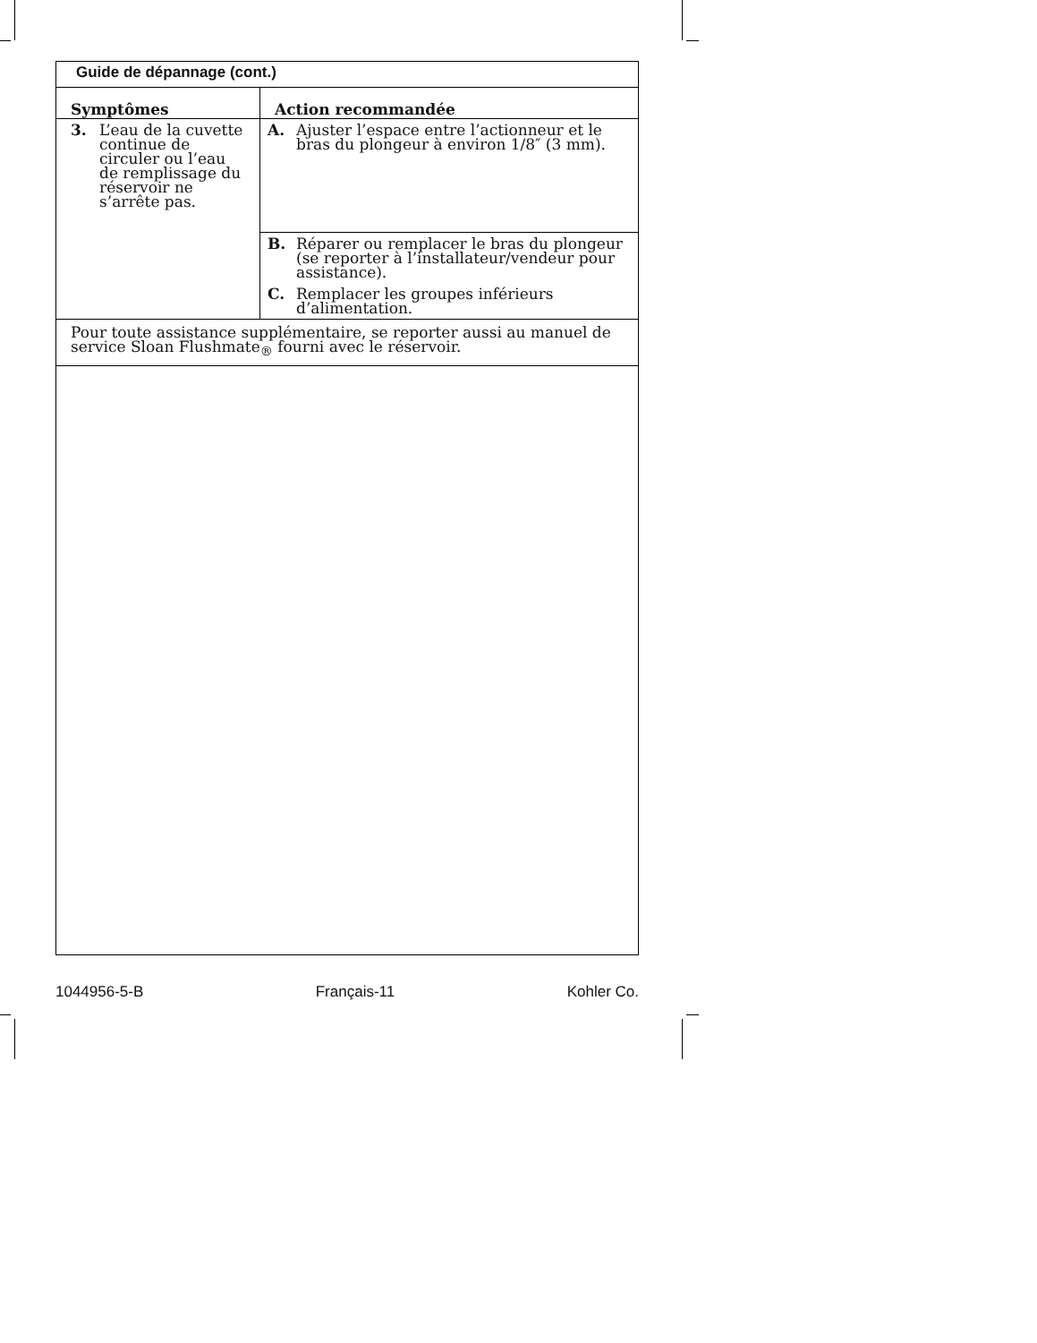| Guide de dépannage (cont.) | |
| Symptômes | Action recommandée |
| 3. L’eau de la cuvette continue de circuler ou l’eau de remplissage du réservoir ne s’arrête pas. | A. Ajuster l’espace entre l’actionneur et le bras du plongeur à environ 1/8″ (3 mm). |
| | B. Réparer ou remplacer le bras du plongeur (se reporter à l’installateur/vendeur pour assistance). |
| | C. Remplacer les groupes inférieurs d’alimentation. |
| Pour toute assistance supplémentaire, se reporter aussi au manuel de service Sloan Flushmate<sub>®</sub> fourni avec le réservoir. | |
1044956-5-B Français-11 Kohler Co.